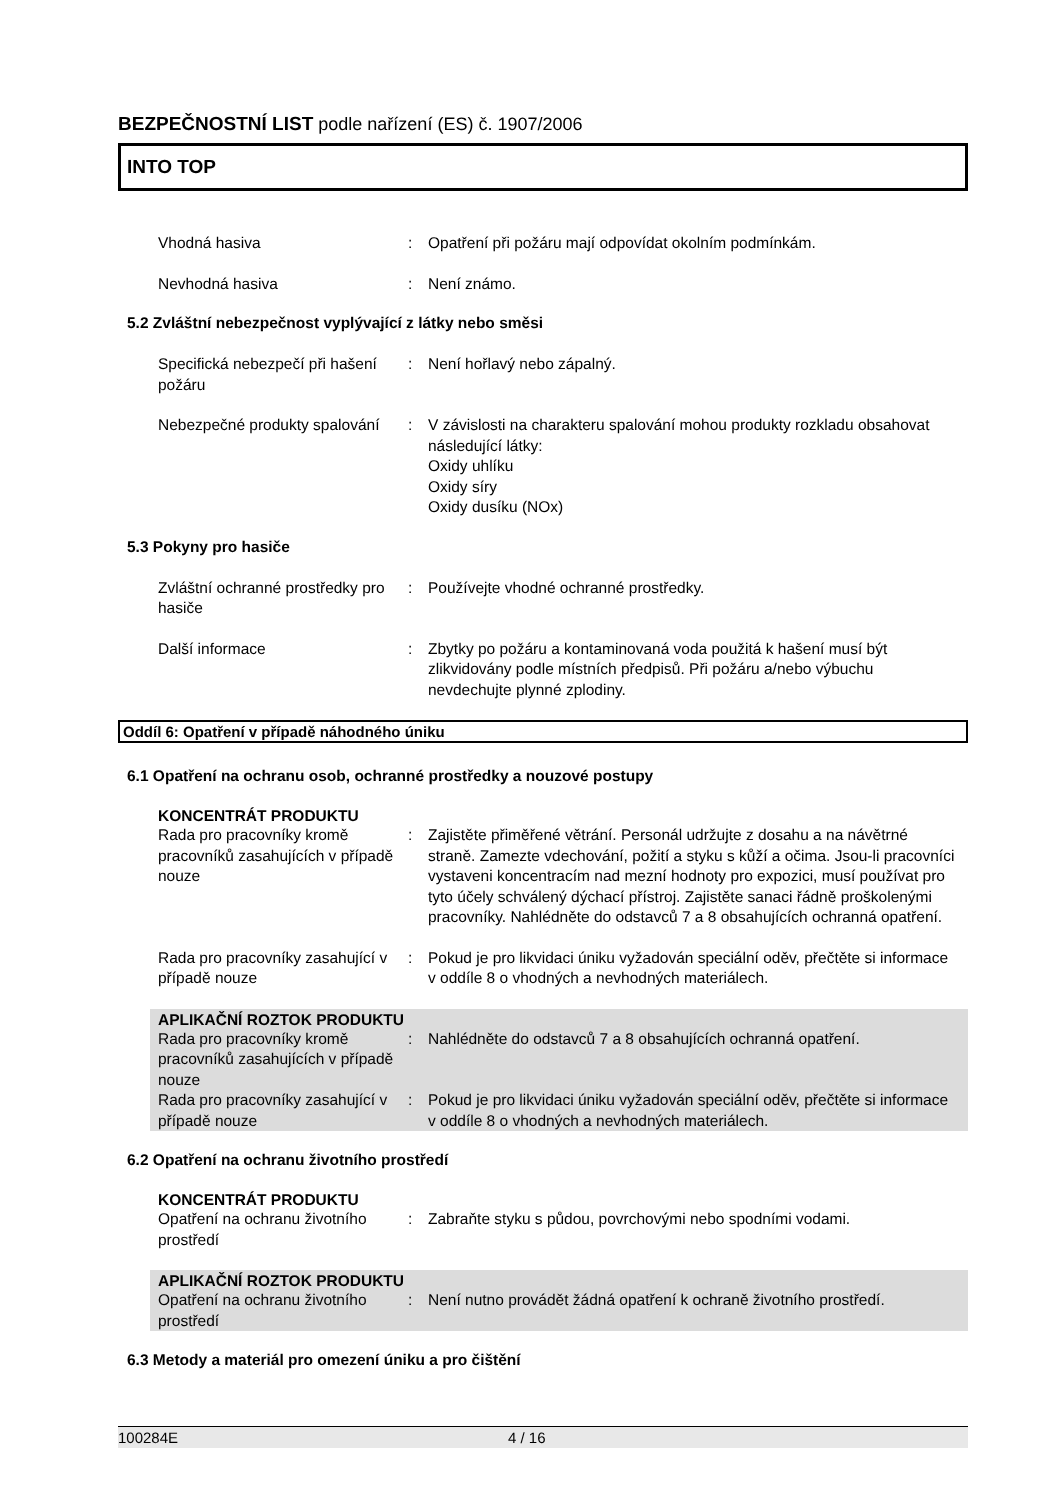BEZPEČNOSTNÍ LIST podle nařízení (ES) č. 1907/2006
INTO TOP
Vhodná hasiva : Opatření při požáru mají odpovídat okolním podmínkám.
Nevhodná hasiva : Není známo.
5.2 Zvláštní nebezpečnost vyplývající z látky nebo směsi
Specifická nebezpečí při hašení požáru
: Není hořlavý nebo zápalný.
Nebezpečné produkty spalování
: V závislosti na charakteru spalování mohou produkty rozkladu obsahovat následující látky:
Oxidy uhlíku
Oxidy síry
Oxidy dusíku (NOx)
5.3 Pokyny pro hasiče
Zvláštní ochranné prostředky pro hasiče
: Používejte vhodné ochranné prostředky.
Další informace : Zbytky po požáru a kontaminovaná voda použitá k hašení musí být zlikvidovány podle místních předpisů. Při požáru a/nebo výbuchu nevdechujte plynné zplodiny.
Oddíl 6: Opatření v případě náhodného úniku
6.1 Opatření na ochranu osob, ochranné prostředky a nouzové postupy
KONCENTRÁT PRODUKTU
Rada pro pracovníky kromě pracovníků zasahujících v případě nouze
: Zajistěte přiměřené větrání. Personál udržujte z dosahu a na návětrné straně. Zamezte vdechování, požití a styku s kůží a očima. Jsou-li pracovníci vystaveni koncentracím nad mezní hodnoty pro expozici, musí používat pro tyto účely schválený dýchací přístroj. Zajistěte sanaci řádně proškolenými pracovníky. Nahlédněte do odstavců 7 a 8 obsahujících ochranná opatření.
Rada pro pracovníky zasahující v případě nouze
: Pokud je pro likvidaci úniku vyžadován speciální oděv, přečtěte si informace v oddíle 8 o vhodných a nevhodných materiálech.
APLIKAČNÍ ROZTOK PRODUKTU
Rada pro pracovníky kromě pracovníků zasahujících v případě nouze
: Nahlédněte do odstavců 7 a 8 obsahujících ochranná opatření.
Rada pro pracovníky zasahující v případě nouze
: Pokud je pro likvidaci úniku vyžadován speciální oděv, přečtěte si informace v oddíle 8 o vhodných a nevhodných materiálech.
6.2 Opatření na ochranu životního prostředí
KONCENTRÁT PRODUKTU
Opatření na ochranu životního prostředí
: Zabraňte styku s půdou, povrchovými nebo spodními vodami.
APLIKAČNÍ ROZTOK PRODUKTU
Opatření na ochranu životního prostředí
: Není nutno provádět žádná opatření k ochraně životního prostředí.
6.3 Metody a materiál pro omezení úniku a pro čištění
100284E 4 / 16